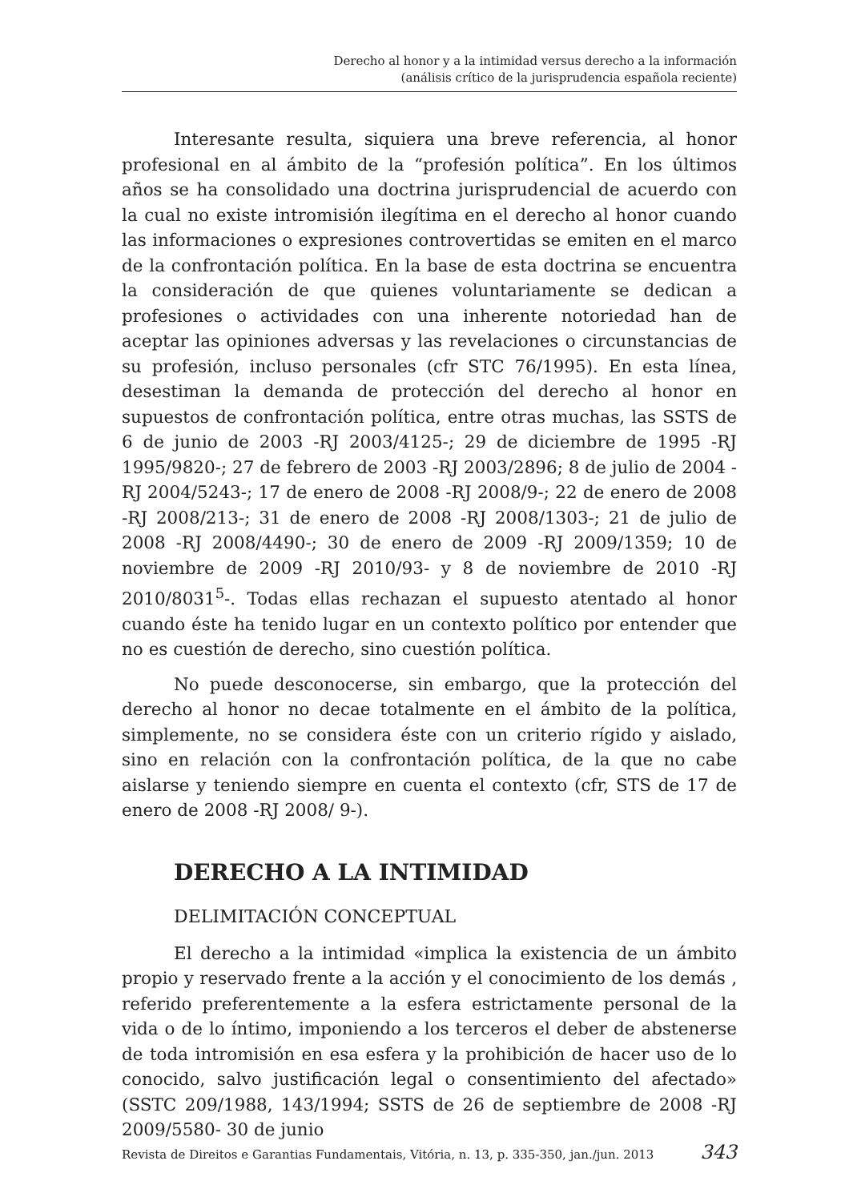Derecho al honor y a la intimidad versus derecho a la información
(análisis crítico de la jurisprudencia española reciente)
Interesante resulta, siquiera una breve referencia, al honor profesional en al ámbito de la “profesión política”. En los últimos años se ha consolidado una doctrina jurisprudencial de acuerdo con la cual no existe intromisión ilegítima en el derecho al honor cuando las informaciones o expresiones controvertidas se emiten en el marco de la confrontación política. En la base de esta doctrina se encuentra la consideración de que quienes voluntariamente se dedican a profesiones o actividades con una inherente notoriedad han de aceptar las opiniones adversas y las revelaciones o circunstancias de su profesión, incluso personales (cfr STC 76/1995). En esta línea, desestiman la demanda de protección del derecho al honor en supuestos de confrontación política, entre otras muchas, las SSTS de 6 de junio de 2003 -RJ 2003/4125-; 29 de diciembre de 1995 -RJ 1995/9820-; 27 de febrero de 2003 -RJ 2003/2896; 8 de julio de 2004 -RJ 2004/5243-; 17 de enero de 2008 -RJ 2008/9-; 22 de enero de 2008 -RJ 2008/213-; 31 de enero de 2008 -RJ 2008/1303-; 21 de julio de 2008 -RJ 2008/4490-; 30 de enero de 2009 -RJ 2009/1359; 10 de noviembre de 2009 -RJ 2010/93- y 8 de noviembre de 2010 -RJ 2010/8031<sup>5</sup>-. Todas ellas rechazan el supuesto atentado al honor cuando éste ha tenido lugar en un contexto político por entender que no es cuestión de derecho, sino cuestión política.
No puede desconocerse, sin embargo, que la protección del derecho al honor no decae totalmente en el ámbito de la política, simplemente, no se considera éste con un criterio rígido y aislado, sino en relación con la confrontación política, de la que no cabe aislarse y teniendo siempre en cuenta el contexto (cfr, STS de 17 de enero de 2008 -RJ 2008/ 9-).
DERECHO A LA INTIMIDAD
DELIMITACIÓN CONCEPTUAL
El derecho a la intimidad «implica la existencia de un ámbito propio y reservado frente a la acción y el conocimiento de los demás , referido preferentemente a la esfera estrictamente personal de la vida o de lo íntimo, imponiendo a los terceros el deber de abstenerse de toda intromisión en esa esfera y la prohibición de hacer uso de lo conocido, salvo justificación legal o consentimiento del afectado» (SSTC 209/1988, 143/1994; SSTS de 26 de septiembre de 2008 -RJ 2009/5580- 30 de junio
Revista de Direitos e Garantias Fundamentais, Vitória, n. 13, p. 335-350, jan./jun. 2013 343